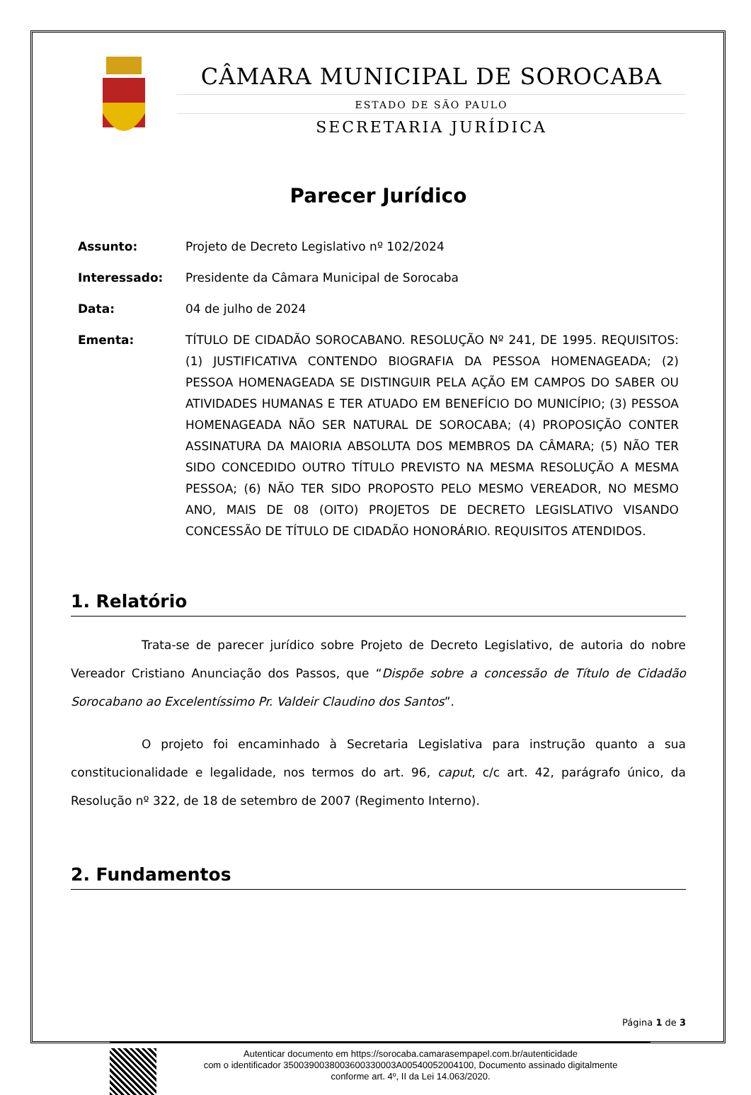CÂMARA MUNICIPAL DE SOROCABA
ESTADO DE SÃO PAULO
SECRETARIA JURÍDICA
Parecer Jurídico
Assunto:
Projeto de Decreto Legislativo nº 102/2024
Interessado:
Presidente da Câmara Municipal de Sorocaba
Data:
04 de julho de 2024
Ementa:
TÍTULO DE CIDADÃO SOROCABANO. RESOLUÇÃO Nº 241, DE 1995. REQUISITOS: (1) JUSTIFICATIVA CONTENDO BIOGRAFIA DA PESSOA HOMENAGEADA; (2) PESSOA HOMENAGEADA SE DISTINGUIR PELA AÇÃO EM CAMPOS DO SABER OU ATIVIDADES HUMANAS E TER ATUADO EM BENEFÍCIO DO MUNICÍPIO; (3) PESSOA HOMENAGEADA NÃO SER NATURAL DE SOROCABA; (4) PROPOSIÇÃO CONTER ASSINATURA DA MAIORIA ABSOLUTA DOS MEMBROS DA CÂMARA; (5) NÃO TER SIDO CONCEDIDO OUTRO TÍTULO PREVISTO NA MESMA RESOLUÇÃO A MESMA PESSOA; (6) NÃO TER SIDO PROPOSTO PELO MESMO VEREADOR, NO MESMO ANO, MAIS DE 08 (OITO) PROJETOS DE DECRETO LEGISLATIVO VISANDO CONCESSÃO DE TÍTULO DE CIDADÃO HONORÁRIO. REQUISITOS ATENDIDOS.
1. Relatório
Trata-se de parecer jurídico sobre Projeto de Decreto Legislativo, de autoria do nobre Vereador Cristiano Anunciação dos Passos, que “Dispõe sobre a concessão de Título de Cidadão Sorocabano ao Excelentíssimo Pr. Valdeir Claudino dos Santos”.
O projeto foi encaminhado à Secretaria Legislativa para instrução quanto a sua constitucionalidade e legalidade, nos termos do art. 96, caput, c/c art. 42, parágrafo único, da Resolução nº 322, de 18 de setembro de 2007 (Regimento Interno).
2. Fundamentos
Página 1 de 3
Autenticar documento em https://sorocaba.camarasempapel.com.br/autenticidade
com o identificador 3500390038003600330003A00540052004100, Documento assinado digitalmente
conforme art. 4º, II da Lei 14.063/2020.